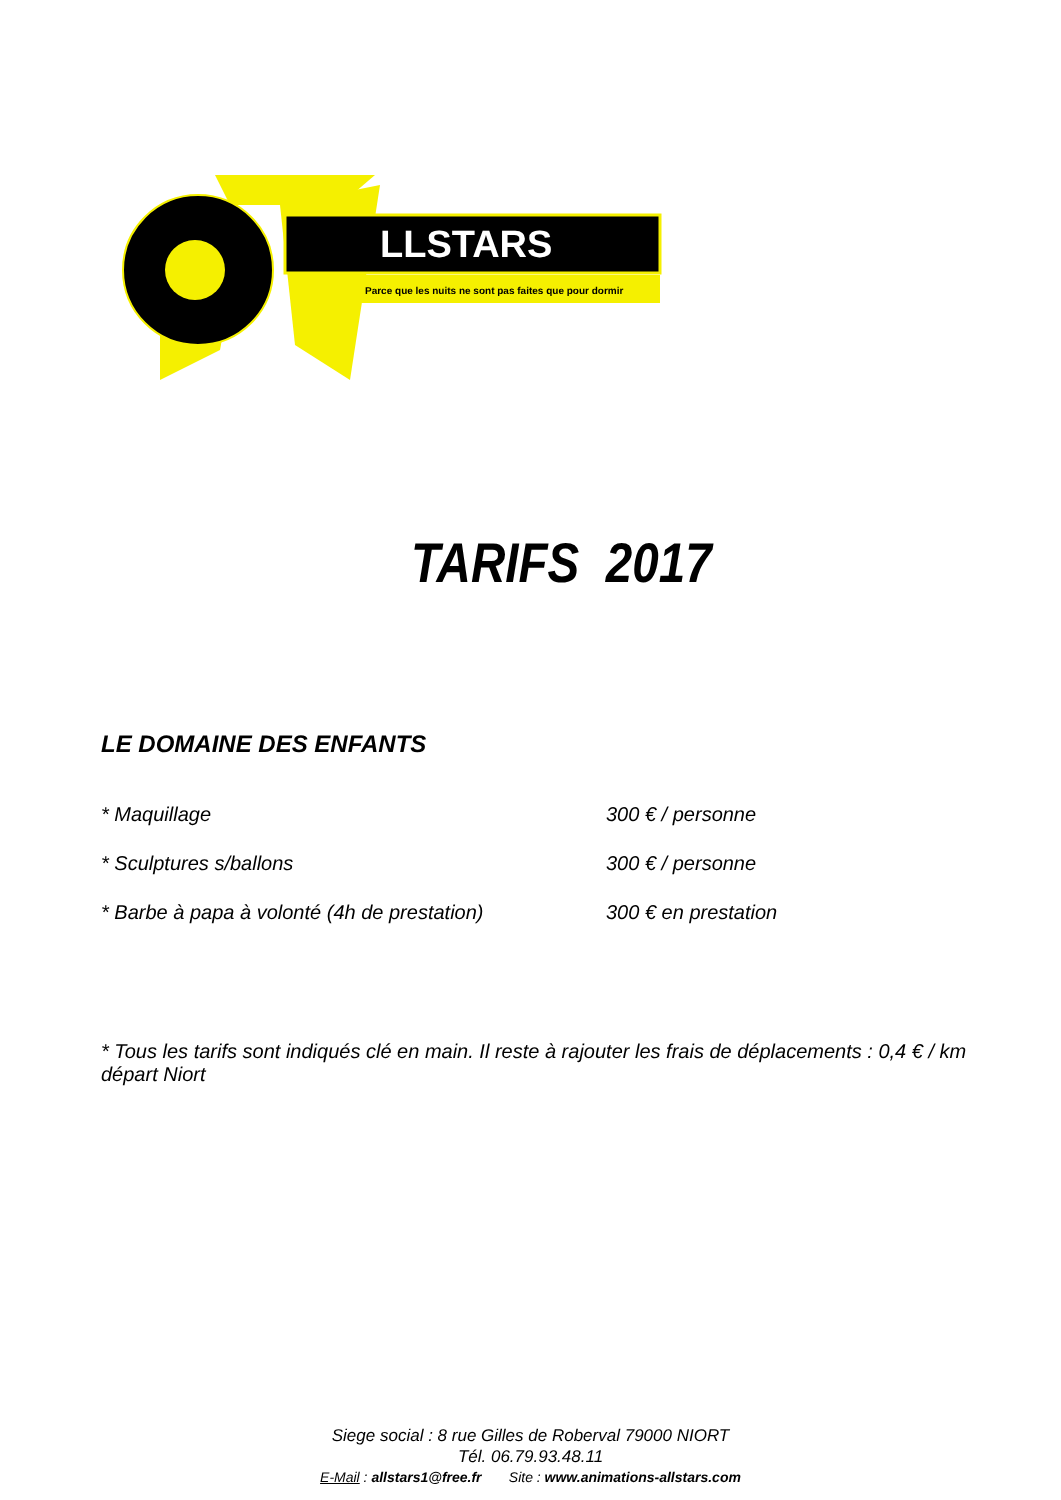LLSTARS
Parce que les nuits ne sont pas faites que pour dormir
TARIFS 2017
LE DOMAINE DES ENFANTS
* Maquillage 300 € / personne
* Sculptures s/ballons 300 € / personne
* Barbe à papa à volonté (4h de prestation) 300 € en prestation
* Tous les tarifs sont indiqués clé en main. Il reste à rajouter les frais de déplacements : 0,4 € / km départ Niort
Siege social : 8 rue Gilles de Roberval 79000 NIORT
Tél. 06.79.93.48.11
E-Mail : allstars1@free.fr Site : www.animations-allstars.com